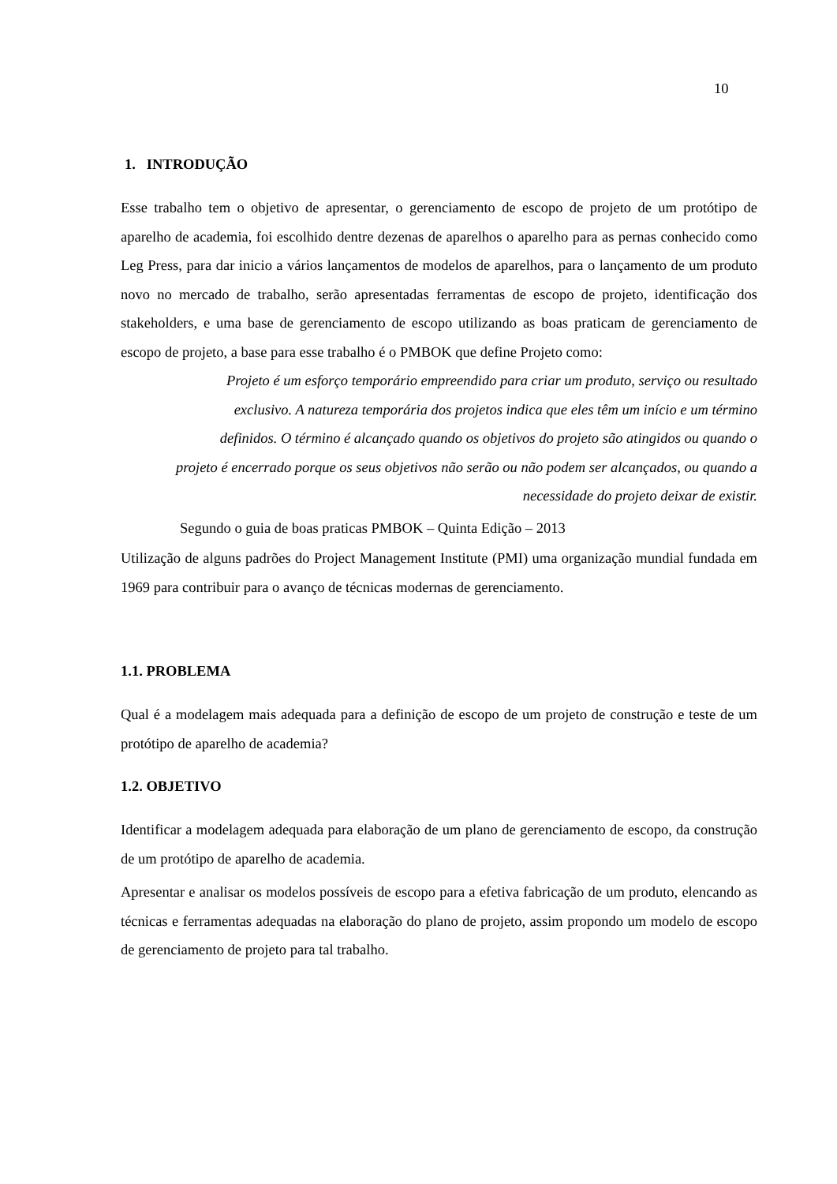10
1. INTRODUÇÃO
Esse trabalho tem o objetivo de apresentar, o gerenciamento de escopo de projeto de um protótipo de aparelho de academia, foi escolhido dentre dezenas de aparelhos o aparelho para as pernas conhecido como Leg Press, para dar inicio a vários lançamentos de modelos de aparelhos, para o lançamento de um produto novo no mercado de trabalho, serão apresentadas ferramentas de escopo de projeto, identificação dos stakeholders, e uma base de gerenciamento de escopo utilizando as boas praticam de gerenciamento de escopo de projeto, a base para esse trabalho é o PMBOK que define Projeto como:
Projeto é um esforço temporário empreendido para criar um produto, serviço ou resultado exclusivo. A natureza temporária dos projetos indica que eles têm um início e um término definidos. O término é alcançado quando os objetivos do projeto são atingidos ou quando o projeto é encerrado porque os seus objetivos não serão ou não podem ser alcançados, ou quando a necessidade do projeto deixar de existir.
Segundo o guia de boas praticas PMBOK – Quinta Edição – 2013
Utilização de alguns padrões do Project Management Institute (PMI) uma organização mundial fundada em 1969 para contribuir para o avanço de técnicas modernas de gerenciamento.
1.1. PROBLEMA
Qual é a modelagem mais adequada para a definição de escopo de um projeto de construção e teste de um protótipo de aparelho de academia?
1.2. OBJETIVO
Identificar a modelagem adequada para elaboração de um plano de gerenciamento de escopo, da construção de um protótipo de aparelho de academia.
Apresentar e analisar os modelos possíveis de escopo para a efetiva fabricação de um produto, elencando as técnicas e ferramentas adequadas na elaboração do plano de projeto, assim propondo um modelo de escopo de gerenciamento de projeto para tal trabalho.